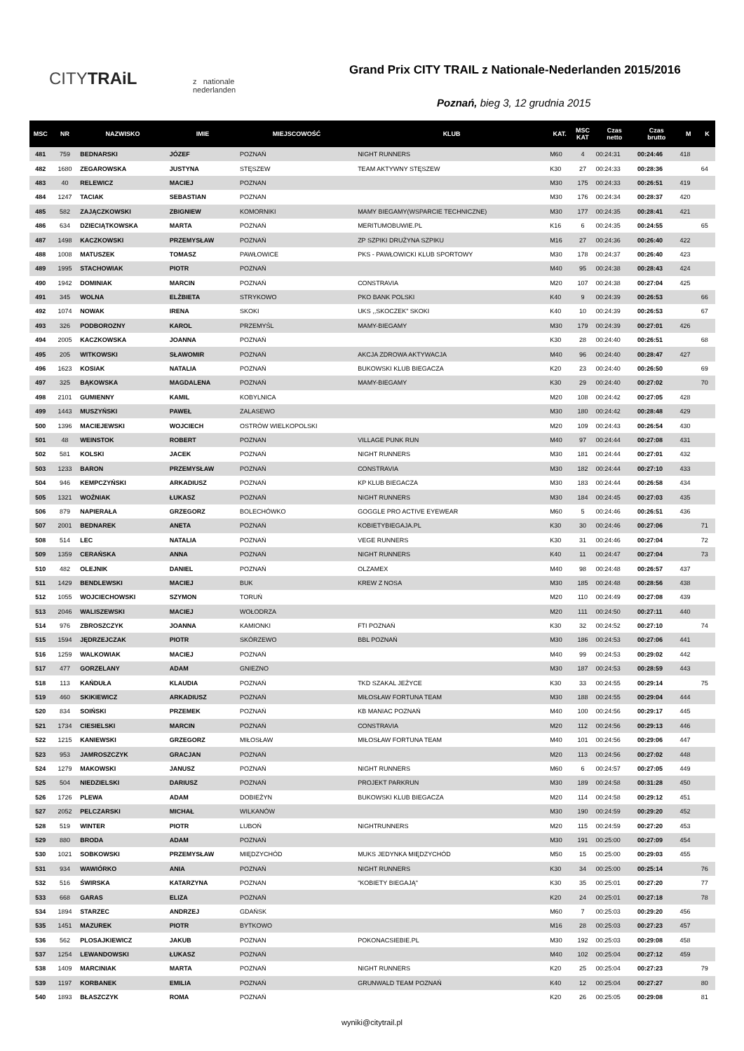CITYTRAiL
z nationale
nederlanden
Grand Prix CITY TRAIL z Nationale-Nederlanden 2015/2016
Poznań, bieg 3, 12 grudnia 2015
| MSC | NR | NAZWISKO | IMIE | MIEJSCOWOŚĆ | KLUB | KAT. | MSC KAT | Czas netto | Czas brutto | M | K |
| --- | --- | --- | --- | --- | --- | --- | --- | --- | --- | --- | --- |
| 481 | 759 | BEDNARSKI | JÓZEF | POZNAŃ | NIGHT RUNNERS | M60 | 4 | 00:24:31 | 00:24:46 | 418 | |
| 482 | 1680 | ZEGAROWSKA | JUSTYNA | STĘSZEW | TEAM AKTYWNY STĘSZEW | K30 | 27 | 00:24:33 | 00:28:36 | | 64 |
| 483 | 40 | RELEWICZ | MACIEJ | POZNAN | | M30 | 175 | 00:24:33 | 00:26:51 | 419 | |
| 484 | 1247 | TACIAK | SEBASTIAN | POZNAN | | M30 | 176 | 00:24:34 | 00:28:37 | 420 | |
| 485 | 582 | ZAJĄCZKOWSKI | ZBIGNIEW | KOMORNIKI | MAMY BIEGAMY(WSPARCIE TECHNICZNE) | M30 | 177 | 00:24:35 | 00:28:41 | 421 | |
| 486 | 634 | DZIECIĄTKOWSKA | MARTA | POZNAŃ | MERITUMOBUWIE.PL | K16 | 6 | 00:24:35 | 00:24:55 | | 65 |
| 487 | 1498 | KACZKOWSKI | PRZEMYSŁAW | POZNAŃ | ZP SZPIKI DRUŻYNA SZPIKU | M16 | 27 | 00:24:36 | 00:26:40 | 422 | |
| 488 | 1008 | MATUSZEK | TOMASZ | PAWŁOWICE | PKS - PAWŁOWICKI KLUB SPORTOWY | M30 | 178 | 00:24:37 | 00:26:40 | 423 | |
| 489 | 1995 | STACHOWIAK | PIOTR | POZNAŃ | | M40 | 95 | 00:24:38 | 00:28:43 | 424 | |
| 490 | 1942 | DOMINIAK | MARCIN | POZNAŃ | CONSTRAVIA | M20 | 107 | 00:24:38 | 00:27:04 | 425 | |
| 491 | 345 | WOLNA | ELŻBIETA | STRYKOWO | PKO BANK POLSKI | K40 | 9 | 00:24:39 | 00:26:53 | | 66 |
| 492 | 1074 | NOWAK | IRENA | SKOKI | UKS ,,SKOCZEK" SKOKI | K40 | 10 | 00:24:39 | 00:26:53 | | 67 |
| 493 | 326 | PODBOROZNY | KAROL | PRZEMYŚL | MAMY-BIEGAMY | M30 | 179 | 00:24:39 | 00:27:01 | 426 | |
| 494 | 2005 | KACZKOWSKA | JOANNA | POZNAŃ | | K30 | 28 | 00:24:40 | 00:26:51 | | 68 |
| 495 | 205 | WITKOWSKI | SŁAWOMIR | POZNAŃ | AKCJA ZDROWA AKTYWACJA | M40 | 96 | 00:24:40 | 00:28:47 | 427 | |
| 496 | 1623 | KOSIAK | NATALIA | POZNAŃ | BUKOWSKI KLUB BIEGACZA | K20 | 23 | 00:24:40 | 00:26:50 | | 69 |
| 497 | 325 | BĄKOWSKA | MAGDALENA | POZNAŃ | MAMY-BIEGAMY | K30 | 29 | 00:24:40 | 00:27:02 | | 70 |
| 498 | 2101 | GUMIENNY | KAMIL | KOBYLNICA | | M20 | 108 | 00:24:42 | 00:27:05 | 428 | |
| 499 | 1443 | MUSZYŃSKI | PAWEŁ | ZALASEWO | | M30 | 180 | 00:24:42 | 00:28:48 | 429 | |
| 500 | 1396 | MACIEJEWSKI | WOJCIECH | OSTRÓW WIELKOPOLSKI | | M20 | 109 | 00:24:43 | 00:26:54 | 430 | |
| 501 | 48 | WEINSTOK | ROBERT | POZNAN | VILLAGE PUNK RUN | M40 | 97 | 00:24:44 | 00:27:08 | 431 | |
| 502 | 581 | KOLSKI | JACEK | POZNAŃ | NIGHT RUNNERS | M30 | 181 | 00:24:44 | 00:27:01 | 432 | |
| 503 | 1233 | BARON | PRZEMYSŁAW | POZNAŃ | CONSTRAVIA | M30 | 182 | 00:24:44 | 00:27:10 | 433 | |
| 504 | 946 | KEMPCZYŃSKI | ARKADIUSZ | POZNAŃ | KP KLUB BIEGACZA | M30 | 183 | 00:24:44 | 00:26:58 | 434 | |
| 505 | 1321 | WOŹNIAK | ŁUKASZ | POZNAŃ | NIGHT RUNNERS | M30 | 184 | 00:24:45 | 00:27:03 | 435 | |
| 506 | 879 | NAPIERAŁA | GRZEGORZ | BOLECHÓWKO | GOGGLE PRO ACTIVE EYEWEAR | M60 | 5 | 00:24:46 | 00:26:51 | 436 | |
| 507 | 2001 | BEDNAREK | ANETA | POZNAŃ | KOBIETYBIEGAJA.PL | K30 | 30 | 00:24:46 | 00:27:06 | | 71 |
| 508 | 514 | LEC | NATALIA | POZNAŃ | VEGE RUNNERS | K30 | 31 | 00:24:46 | 00:27:04 | | 72 |
| 509 | 1359 | CERAŃSKA | ANNA | POZNAŃ | NIGHT RUNNERS | K40 | 11 | 00:24:47 | 00:27:04 | | 73 |
| 510 | 482 | OLEJNIK | DANIEL | POZNAŃ | OLZAMEX | M40 | 98 | 00:24:48 | 00:26:57 | 437 | |
| 511 | 1429 | BENDLEWSKI | MACIEJ | BUK | KREW Z NOSA | M30 | 185 | 00:24:48 | 00:28:56 | 438 | |
| 512 | 1055 | WOJCIECHOWSKI | SZYMON | TORUŃ | | M20 | 110 | 00:24:49 | 00:27:08 | 439 | |
| 513 | 2046 | WALISZEWSKI | MACIEJ | WOŁODRZA | | M20 | 111 | 00:24:50 | 00:27:11 | 440 | |
| 514 | 976 | ZBROSZCZYK | JOANNA | KAMIONKI | FTI POZNAŃ | K30 | 32 | 00:24:52 | 00:27:10 | | 74 |
| 515 | 1594 | JĘDRZEJCZAK | PIOTR | SKÓRZEWO | BBL POZNAŃ | M30 | 186 | 00:24:53 | 00:27:06 | 441 | |
| 516 | 1259 | WALKOWIAK | MACIEJ | POZNAŃ | | M40 | 99 | 00:24:53 | 00:29:02 | 442 | |
| 517 | 477 | GORZELANY | ADAM | GNIEZNO | | M30 | 187 | 00:24:53 | 00:28:59 | 443 | |
| 518 | 113 | KAŃDUŁA | KLAUDIA | POZNAŃ | TKD SZAKAL JEŻYCE | K30 | 33 | 00:24:55 | 00:29:14 | | 75 |
| 519 | 460 | SKIKIEWICZ | ARKADIUSZ | POZNAŃ | MIŁOSŁAW FORTUNA TEAM | M30 | 188 | 00:24:55 | 00:29:04 | 444 | |
| 520 | 834 | SOIŃSKI | PRZEMEK | POZNAŃ | KB MANIAC POZNAŃ | M40 | 100 | 00:24:56 | 00:29:17 | 445 | |
| 521 | 1734 | CIESIELSKI | MARCIN | POZNAŃ | CONSTRAVIA | M20 | 112 | 00:24:56 | 00:29:13 | 446 | |
| 522 | 1215 | KANIEWSKI | GRZEGORZ | MIŁOSŁAW | MIŁOSŁAW FORTUNA TEAM | M40 | 101 | 00:24:56 | 00:29:06 | 447 | |
| 523 | 953 | JAMROSZCZYK | GRACJAN | POZNAŃ | | M20 | 113 | 00:24:56 | 00:27:02 | 448 | |
| 524 | 1279 | MAKOWSKI | JANUSZ | POZNAŃ | NIGHT RUNNERS | M60 | 6 | 00:24:57 | 00:27:05 | 449 | |
| 525 | 504 | NIEDZIELSKI | DARIUSZ | POZNAŃ | PROJEKT PARKRUN | M30 | 189 | 00:24:58 | 00:31:28 | 450 | |
| 526 | 1726 | PLEWA | ADAM | DOBIEŻYN | BUKOWSKI KLUB BIEGACZA | M20 | 114 | 00:24:58 | 00:29:12 | 451 | |
| 527 | 2052 | PELCZARSKI | MICHAŁ | WILKANÓW | | M30 | 190 | 00:24:59 | 00:29:20 | 452 | |
| 528 | 519 | WINTER | PIOTR | LUBOŃ | NIGHTRUNNERS | M20 | 115 | 00:24:59 | 00:27:20 | 453 | |
| 529 | 880 | BRODA | ADAM | POZNAŃ | | M30 | 191 | 00:25:00 | 00:27:09 | 454 | |
| 530 | 1021 | SOBKOWSKI | PRZEMYSŁAW | MIĘDZYCHÓD | MUKS JEDYNKA MIĘDZYCHÓD | M50 | 15 | 00:25:00 | 00:29:03 | 455 | |
| 531 | 934 | WAWIÓRKO | ANIA | POZNAŃ | NIGHT RUNNERS | K30 | 34 | 00:25:00 | 00:25:14 | | 76 |
| 532 | 516 | ŚWIRSKA | KATARZYNA | POZNAN | "KOBIETY BIEGAJĄ" | K30 | 35 | 00:25:01 | 00:27:20 | | 77 |
| 533 | 668 | GARAS | ELIZA | POZNAŃ | | K20 | 24 | 00:25:01 | 00:27:18 | | 78 |
| 534 | 1894 | STARZEC | ANDRZEJ | GDAŃSK | | M60 | 7 | 00:25:03 | 00:29:20 | 456 | |
| 535 | 1451 | MAZUREK | PIOTR | BYTKOWO | | M16 | 28 | 00:25:03 | 00:27:23 | 457 | |
| 536 | 562 | PLOSAJKIEWICZ | JAKUB | POZNAN | POKONACSIEBIE.PL | M30 | 192 | 00:25:03 | 00:29:08 | 458 | |
| 537 | 1254 | LEWANDOWSKI | ŁUKASZ | POZNAŃ | | M40 | 102 | 00:25:04 | 00:27:12 | 459 | |
| 538 | 1409 | MARCINIAK | MARTA | POZNAŃ | NIGHT RUNNERS | K20 | 25 | 00:25:04 | 00:27:23 | | 79 |
| 539 | 1197 | KORBANEK | EMILIA | POZNAŃ | GRUNWALD TEAM POZNAŃ | K40 | 12 | 00:25:04 | 00:27:27 | | 80 |
| 540 | 1893 | BŁASZCZYK | ROMA | POZNAŃ | | K20 | 26 | 00:25:05 | 00:29:08 | | 81 |
wyniki@citytrail.pl